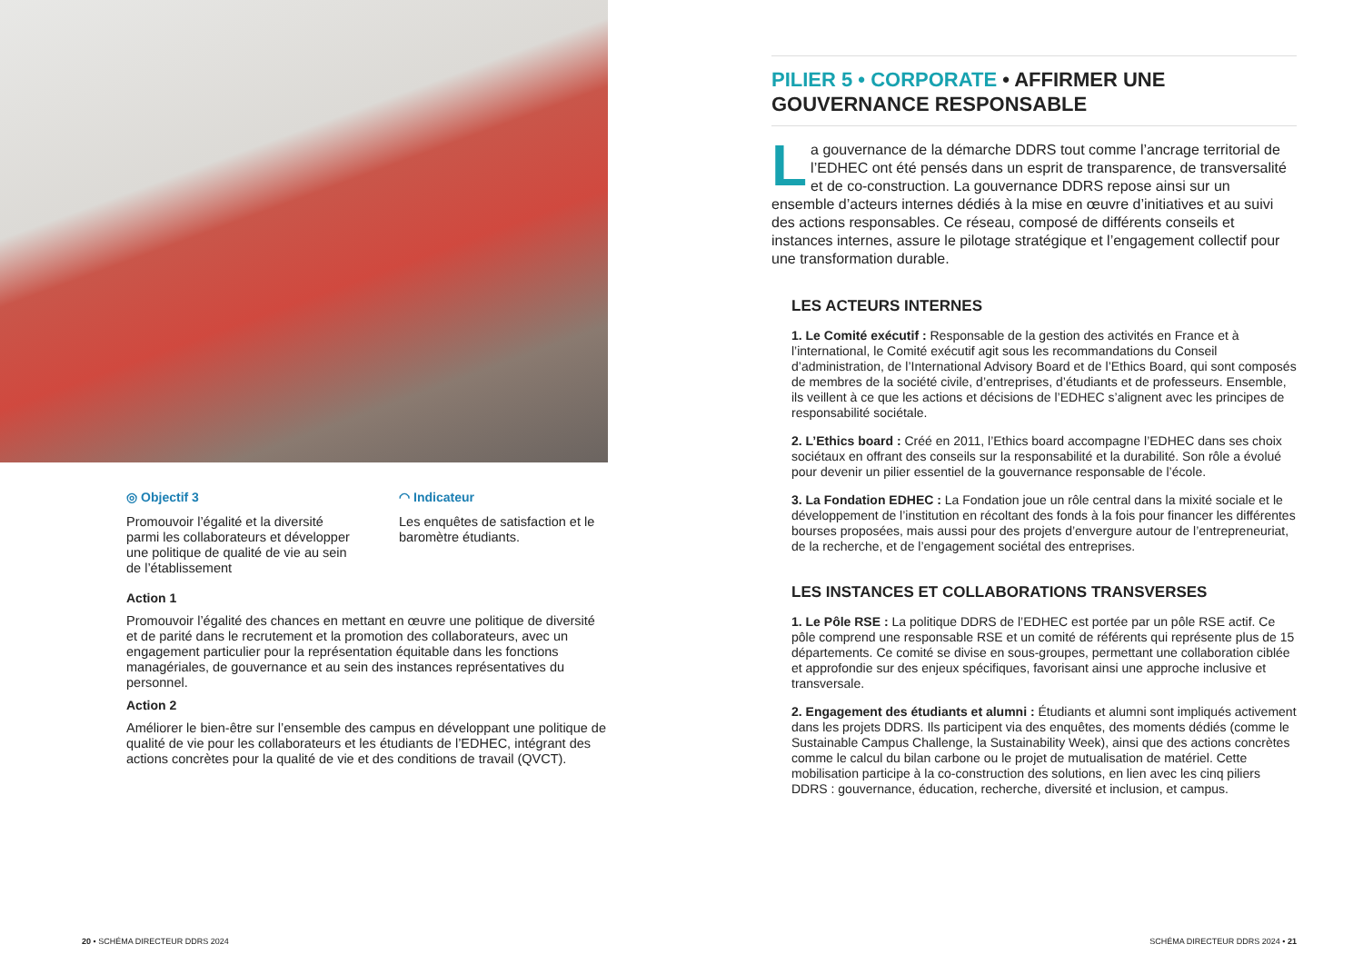◎ Objectif 3
Promouvoir l’égalité et la diversité parmi les collaborateurs et développer une politique de qualité de vie au sein de l’établissement
◠ Indicateur
Les enquêtes de satisfaction et le baromètre étudiants.
Action 1
Promouvoir l’égalité des chances en mettant en œuvre une politique de diversité et de parité dans le recrutement et la promotion des collaborateurs, avec un engagement particulier pour la représentation équitable dans les fonctions managériales, de gouvernance et au sein des instances représentatives du personnel.
Action 2
Améliorer le bien-être sur l’ensemble des campus en développant une politique de qualité de vie pour les collaborateurs et les étudiants de l’EDHEC, intégrant des actions concrètes pour la qualité de vie et des conditions de travail (QVCT).
20 • SCHÉMA DIRECTEUR DDRS 2024
PILIER 5 • CORPORATE • AFFIRMER UNE GOUVERNANCE RESPONSABLE
La gouvernance de la démarche DDRS tout comme l’ancrage territorial de l’EDHEC ont été pensés dans un esprit de transparence, de transversalité et de co-construction. La gouvernance DDRS repose ainsi sur un ensemble d’acteurs internes dédiés à la mise en œuvre d’initiatives et au suivi des actions responsables. Ce réseau, composé de différents conseils et instances internes, assure le pilotage stratégique et l’engagement collectif pour une transformation durable.
LES ACTEURS INTERNES
1. Le Comité exécutif : Responsable de la gestion des activités en France et à l’international, le Comité exécutif agit sous les recommandations du Conseil d’administration, de l’International Advisory Board et de l’Ethics Board, qui sont composés de membres de la société civile, d’entreprises, d’étudiants et de professeurs. Ensemble, ils veillent à ce que les actions et décisions de l’EDHEC s’alignent avec les principes de responsabilité sociétale.
2. L’Ethics board : Créé en 2011, l’Ethics board accompagne l’EDHEC dans ses choix sociétaux en offrant des conseils sur la responsabilité et la durabilité. Son rôle a évolué pour devenir un pilier essentiel de la gouvernance responsable de l’école.
3. La Fondation EDHEC : La Fondation joue un rôle central dans la mixité sociale et le développement de l’institution en récoltant des fonds à la fois pour financer les différentes bourses proposées, mais aussi pour des projets d’envergure autour de l’entrepreneuriat, de la recherche, et de l’engagement sociétal des entreprises.
LES INSTANCES ET COLLABORATIONS TRANSVERSES
1. Le Pôle RSE : La politique DDRS de l’EDHEC est portée par un pôle RSE actif. Ce pôle comprend une responsable RSE et un comité de référents qui représente plus de 15 départements. Ce comité se divise en sous-groupes, permettant une collaboration ciblée et approfondie sur des enjeux spécifiques, favorisant ainsi une approche inclusive et transversale.
2. Engagement des étudiants et alumni : Étudiants et alumni sont impliqués activement dans les projets DDRS. Ils participent via des enquêtes, des moments dédiés (comme le Sustainable Campus Challenge, la Sustainability Week), ainsi que des actions concrètes comme le calcul du bilan carbone ou le projet de mutualisation de matériel. Cette mobilisation participe à la co-construction des solutions, en lien avec les cinq piliers DDRS : gouvernance, éducation, recherche, diversité et inclusion, et campus.
SCHÉMA DIRECTEUR DDRS 2024 • 21